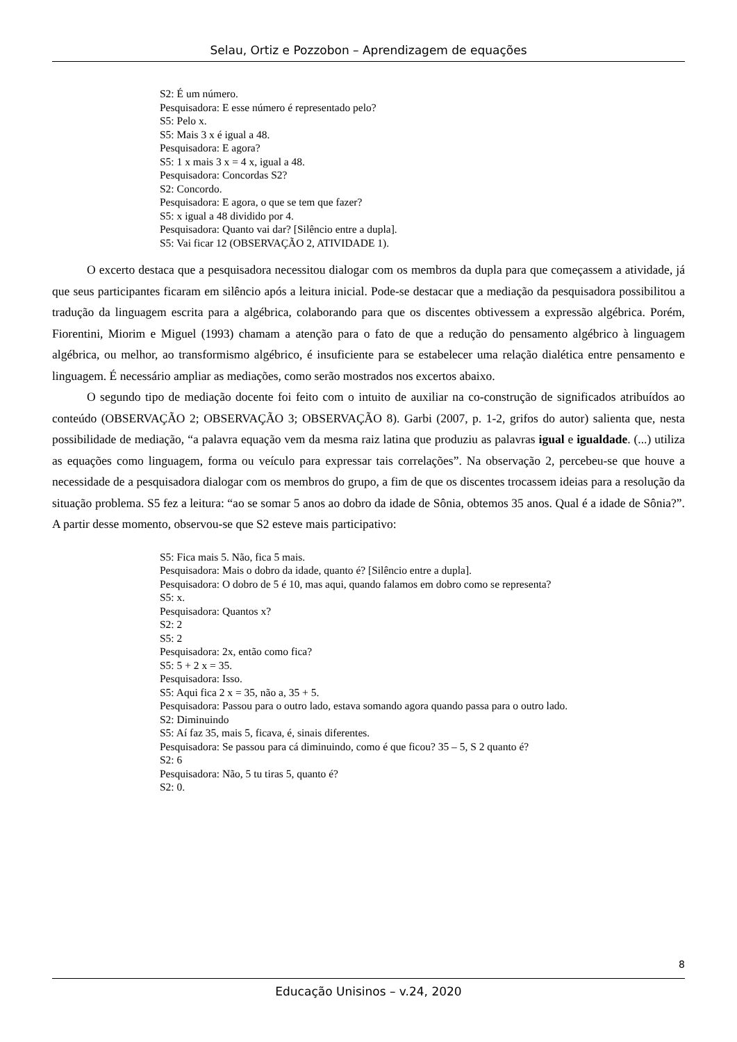Selau, Ortiz e Pozzobon – Aprendizagem de equações
S2: É um número.
Pesquisadora: E esse número é representado pelo?
S5: Pelo x.
S5: Mais 3 x é igual a 48.
Pesquisadora: E agora?
S5: 1 x mais 3 x = 4 x, igual a 48.
Pesquisadora: Concordas S2?
S2: Concordo.
Pesquisadora: E agora, o que se tem que fazer?
S5: x igual a 48 dividido por 4.
Pesquisadora: Quanto vai dar? [Silêncio entre a dupla].
S5: Vai ficar 12 (OBSERVAÇÃO 2, ATIVIDADE 1).
O excerto destaca que a pesquisadora necessitou dialogar com os membros da dupla para que começassem a atividade, já que seus participantes ficaram em silêncio após a leitura inicial. Pode-se destacar que a mediação da pesquisadora possibilitou a tradução da linguagem escrita para a algébrica, colaborando para que os discentes obtivessem a expressão algébrica. Porém, Fiorentini, Miorim e Miguel (1993) chamam a atenção para o fato de que a redução do pensamento algébrico à linguagem algébrica, ou melhor, ao transformismo algébrico, é insuficiente para se estabelecer uma relação dialética entre pensamento e linguagem. É necessário ampliar as mediações, como serão mostrados nos excertos abaixo.
O segundo tipo de mediação docente foi feito com o intuito de auxiliar na co-construção de significados atribuídos ao conteúdo (OBSERVAÇÃO 2; OBSERVAÇÃO 3; OBSERVAÇÃO 8). Garbi (2007, p. 1-2, grifos do autor) salienta que, nesta possibilidade de mediação, “a palavra equação vem da mesma raiz latina que produziu as palavras igual e igualdade. (...) utiliza as equações como linguagem, forma ou veículo para expressar tais correlações”. Na observação 2, percebeu-se que houve a necessidade de a pesquisadora dialogar com os membros do grupo, a fim de que os discentes trocassem ideias para a resolução da situação problema. S5 fez a leitura: “ao se somar 5 anos ao dobro da idade de Sônia, obtemos 35 anos. Qual é a idade de Sônia?”. A partir desse momento, observou-se que S2 esteve mais participativo:
S5: Fica mais 5. Não, fica 5 mais.
Pesquisadora: Mais o dobro da idade, quanto é? [Silêncio entre a dupla].
Pesquisadora: O dobro de 5 é 10, mas aqui, quando falamos em dobro como se representa?
S5: x.
Pesquisadora: Quantos x?
S2: 2
S5: 2
Pesquisadora: 2x, então como fica?
S5: 5 + 2 x = 35.
Pesquisadora: Isso.
S5: Aqui fica 2 x = 35, não a, 35 + 5.
Pesquisadora: Passou para o outro lado, estava somando agora quando passa para o outro lado.
S2: Diminuindo
S5: Aí faz 35, mais 5, ficava, é, sinais diferentes.
Pesquisadora: Se passou para cá diminuindo, como é que ficou? 35 – 5, S 2 quanto é?
S2: 6
Pesquisadora: Não, 5 tu tiras 5, quanto é?
S2: 0.
8
Educação Unisinos – v.24, 2020